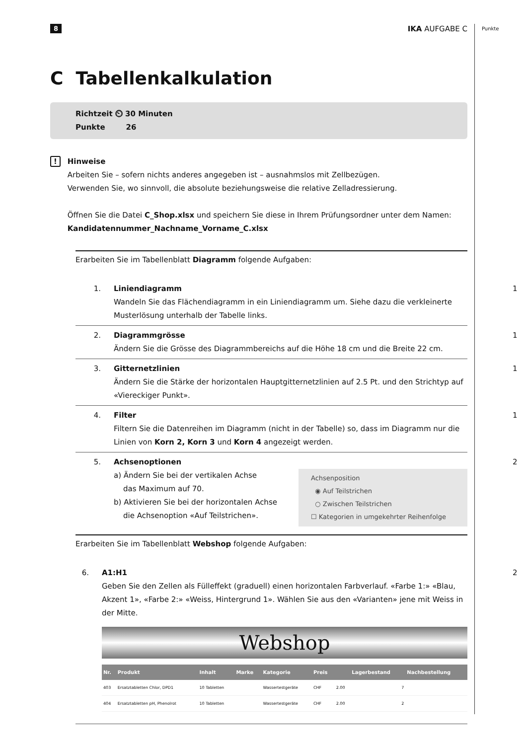Punkte
8 IKA AUFGABE C
C Tabellenkalkulation
Richtzeit ⏲ 30 Minuten
Punkte 26
! Hinweise
Arbeiten Sie – sofern nichts anderes angegeben ist – ausnahmslos mit Zellbezügen.
Verwenden Sie, wo sinnvoll, die absolute beziehungsweise die relative Zelladressierung.
Öffnen Sie die Datei C_Shop.xlsx und speichern Sie diese in Ihrem Prüfungsordner unter dem Namen: Kandidatennummer_Nachname_Vorname_C.xlsx
Erarbeiten Sie im Tabellenblatt Diagramm folgende Aufgaben:
1. Liniendiagramm
Wandeln Sie das Flächendiagramm in ein Liniendiagramm um. Siehe dazu die verkleinerte Musterlösung unterhalb der Tabelle links.
1
2. Diagrammgrösse
Ändern Sie die Grösse des Diagrammbereichs auf die Höhe 18 cm und die Breite 22 cm.
1
3. Gitternetzlinien
Ändern Sie die Stärke der horizontalen Hauptgitternetzlinien auf 2.5 Pt. und den Strichtyp auf «Viereckiger Punkt».
1
4. Filter
Filtern Sie die Datenreihen im Diagramm (nicht in der Tabelle) so, dass im Diagramm nur die Linien von Korn 2, Korn 3 und Korn 4 angezeigt werden.
1
5. Achsenoptionen
a) Ändern Sie bei der vertikalen Achse
das Maximum auf 70.
b) Aktivieren Sie bei der horizontalen Achse
die Achsenoption «Auf Teilstrichen».
Achsenposition
◉ Auf Teilstrichen
○ Zwischen Teilstrichen
☐ Kategorien in umgekehrter Reihenfolge
2
Erarbeiten Sie im Tabellenblatt Webshop folgende Aufgaben:
6. A1:H1
Geben Sie den Zellen als Fülleffekt (graduell) einen horizontalen Farbverlauf. «Farbe 1:» «Blau, Akzent 1», «Farbe 2:» «Weiss, Hintergrund 1». Wählen Sie aus den «Varianten» jene mit Weiss in der Mitte.
Webshop
| Nr. | Produkt | Inhalt | Marke | Kategorie | Preis | | Lagerbestand | Nachbestellung |
| --- | --- | --- | --- | --- | --- | --- | --- | --- |
| 403 | Ersatztabletten Chlor, DPD1 | 10 Tabletten | | Wassertestgeräte | CHF | 2.00 | 7 | |
| 404 | Ersatztabletten pH, Phenolrot | 10 Tabletten | | Wassertestgeräte | CHF | 2.00 | 2 | |
2